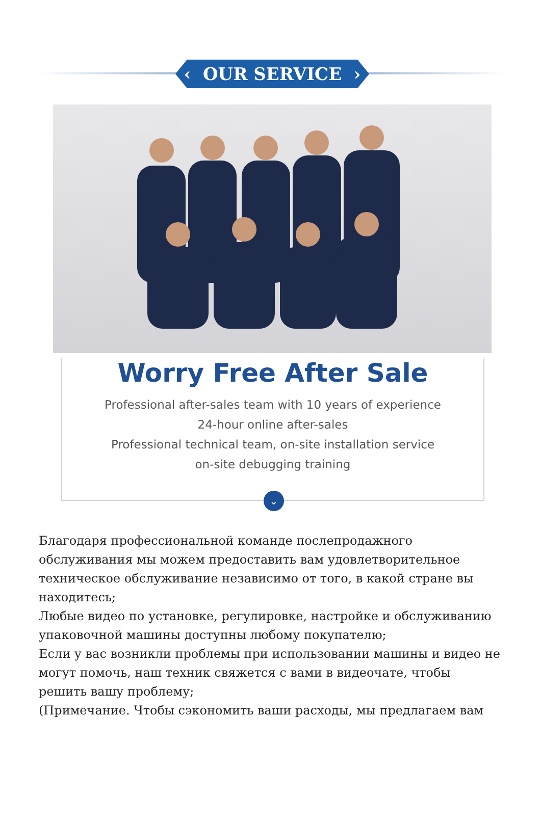‹ OUR SERVICE ›
Worry Free After Sale
Professional after-sales team with 10 years of experience
24-hour online after-sales
Professional technical team, on-site installation service
on-site debugging training
⌄
Благодаря профессиональной команде послепродажного обслуживания мы можем предоставить вам удовлетворительное техническое обслуживание независимо от того, в какой стране вы находитесь;
Любые видео по установке, регулировке, настройке и обслуживанию упаковочной машины доступны любому покупателю;
Если у вас возникли проблемы при использовании машины и видео не могут помочь, наш техник свяжется с вами в видеочате, чтобы решить вашу проблему;
(Примечание. Чтобы сэкономить ваши расходы, мы предлагаем вам